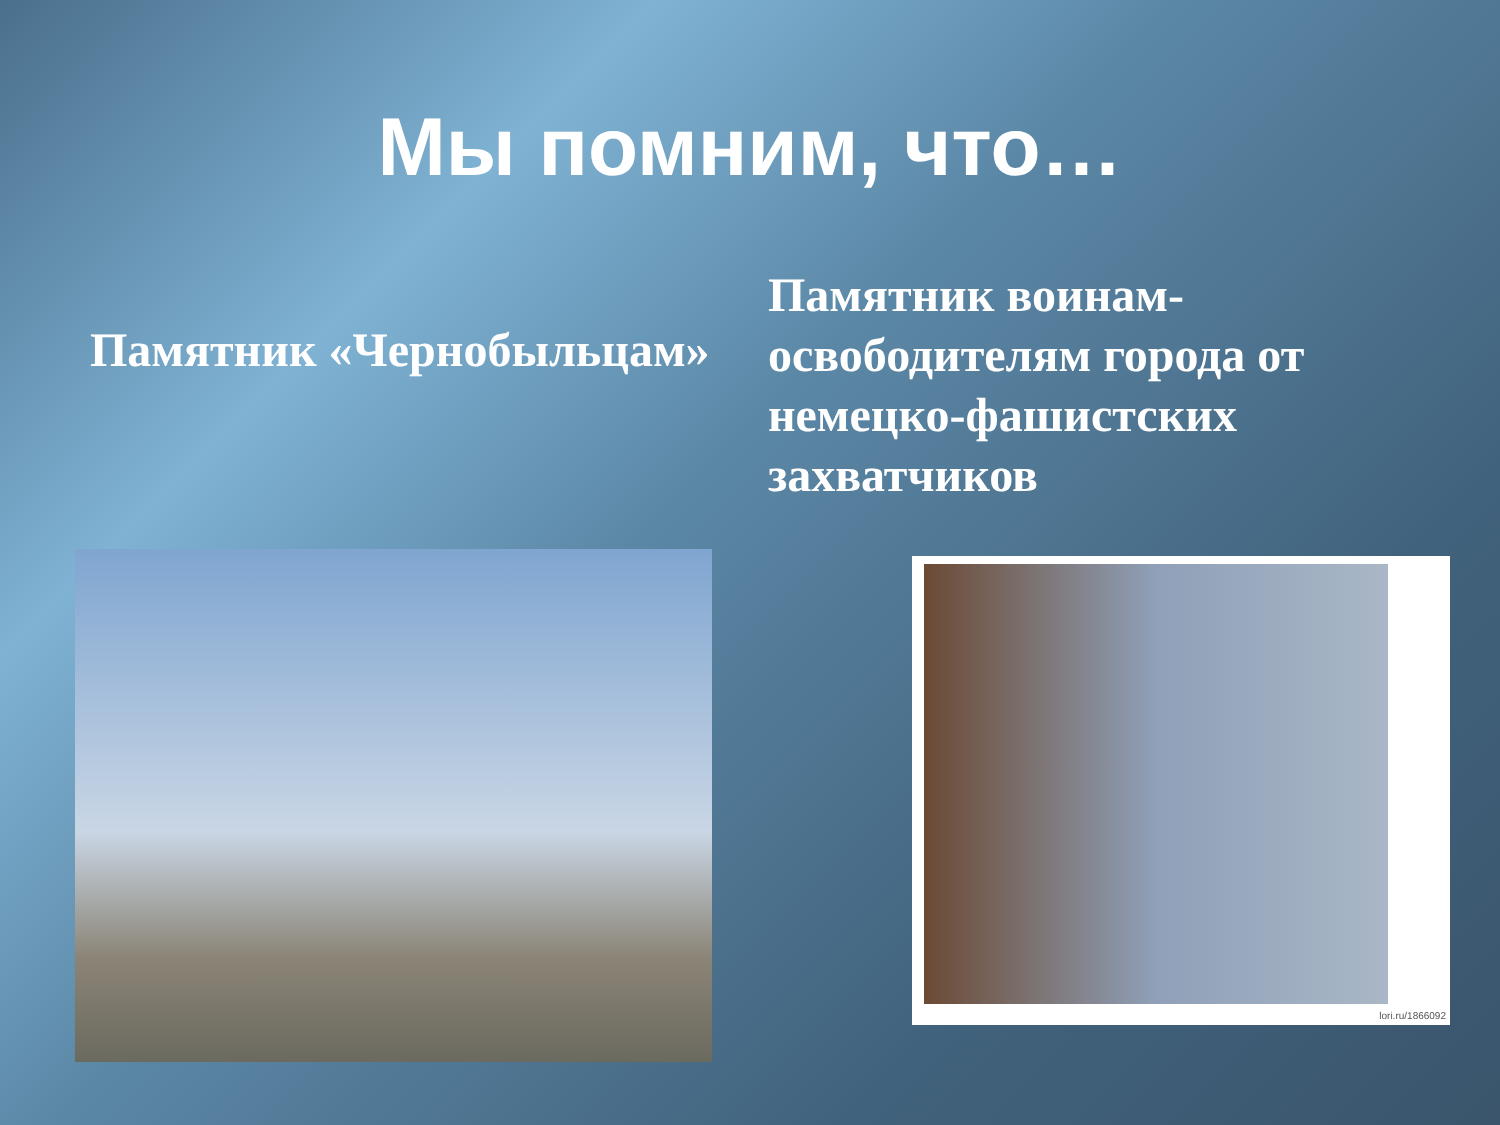Мы помним, что…
Памятник «Чернобыльцам»
Памятник воинам-освободителям города от немецко-фашистских захватчиков
lori.ru/1866092